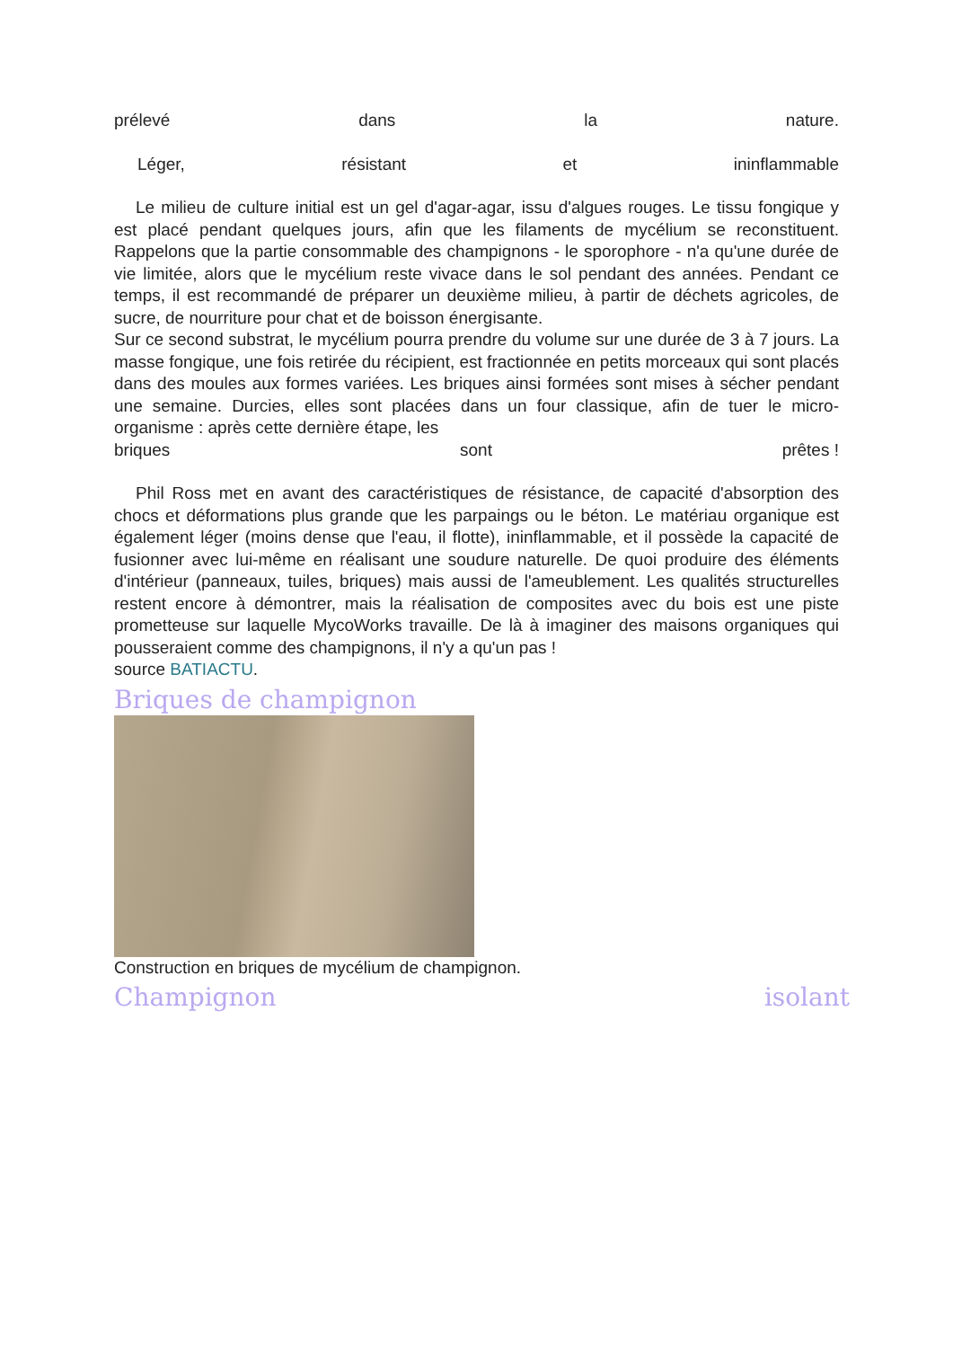prélevé dans la nature.
Léger, résistant et ininflammable
Le milieu de culture initial est un gel d'agar-agar, issu d'algues rouges. Le tissu fongique y est placé pendant quelques jours, afin que les filaments de mycélium se reconstituent. Rappelons que la partie consommable des champignons - le sporophore - n'a qu'une durée de vie limitée, alors que le mycélium reste vivace dans le sol pendant des années. Pendant ce temps, il est recommandé de préparer un deuxième milieu, à partir de déchets agricoles, de sucre, de nourriture pour chat et de boisson énergisante.
Sur ce second substrat, le mycélium pourra prendre du volume sur une durée de 3 à 7 jours. La masse fongique, une fois retirée du récipient, est fractionnée en petits morceaux qui sont placés dans des moules aux formes variées. Les briques ainsi formées sont mises à sécher pendant une semaine. Durcies, elles sont placées dans un four classique, afin de tuer le micro-organisme : après cette dernière étape, les
briques sont prêtes !
Phil Ross met en avant des caractéristiques de résistance, de capacité d'absorption des chocs et déformations plus grande que les parpaings ou le béton. Le matériau organique est également léger (moins dense que l'eau, il flotte), ininflammable, et il possède la capacité de fusionner avec lui-même en réalisant une soudure naturelle. De quoi produire des éléments d'intérieur (panneaux, tuiles, briques) mais aussi de l'ameublement. Les qualités structurelles restent encore à démontrer, mais la réalisation de composites avec du bois est une piste prometteuse sur laquelle MycoWorks travaille. De là à imaginer des maisons organiques qui pousseraient comme des champignons, il n'y a qu'un pas !
source BATIACTU.
Briques de champignon
Construction en briques de mycélium de champignon.
Champignon isolant